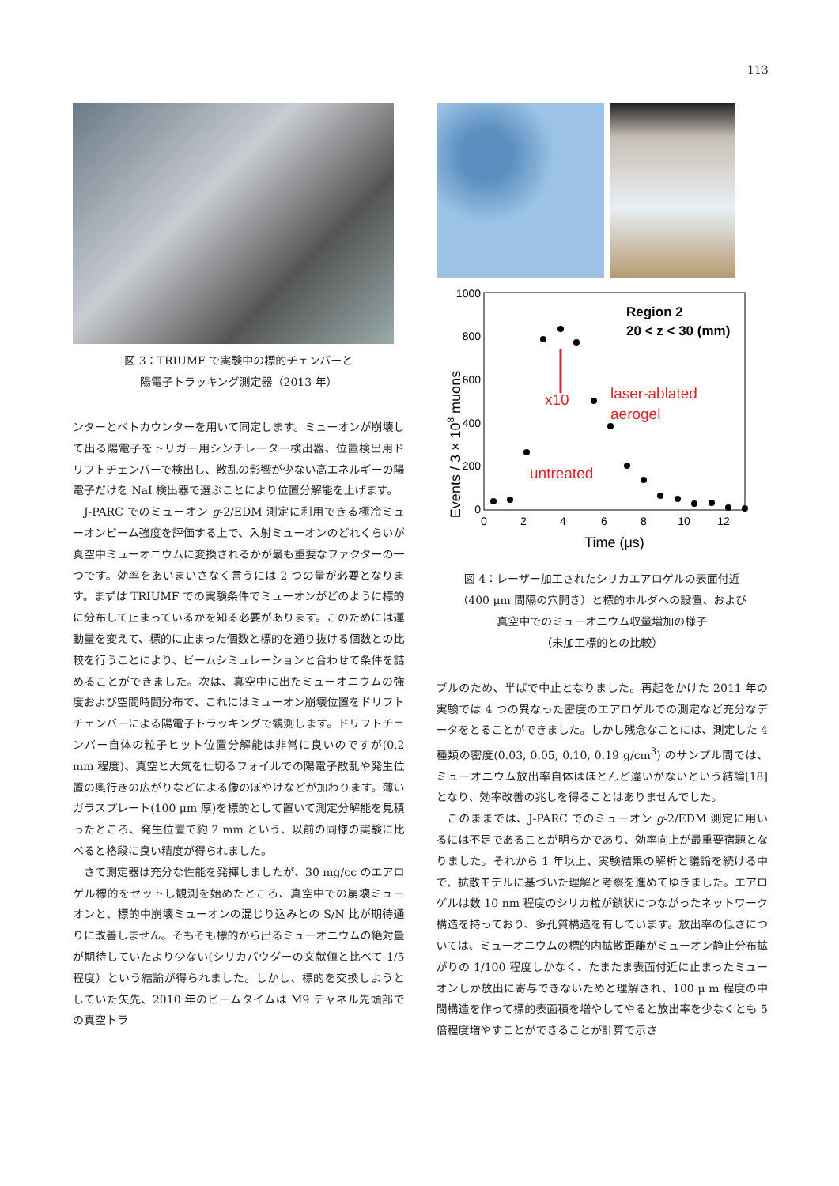113
図 3：TRIUMF で実験中の標的チェンバーと
陽電子トラッキング測定器（2013 年）
ンターとベトカウンターを用いて同定します。ミューオンが崩壊して出る陽電子をトリガー用シンチレーター検出器、位置検出用ドリフトチェンバーで検出し、散乱の影響が少ない高エネルギーの陽電子だけを NaI 検出器で選ぶことにより位置分解能を上げます。
J-PARC でのミューオン g-2/EDM 測定に利用できる極冷ミューオンビーム強度を評価する上で、入射ミューオンのどれくらいが真空中ミューオニウムに変換されるかが最も重要なファクターの一つです。効率をあいまいさなく言うには 2 つの量が必要となります。まずは TRIUMF での実験条件でミューオンがどのように標的に分布して止まっているかを知る必要があります。このためには運動量を変えて、標的に止まった個数と標的を通り抜ける個数との比較を行うことにより、ビームシミュレーションと合わせて条件を詰めることができました。次は、真空中に出たミューオニウムの強度および空間時間分布で、これにはミューオン崩壊位置をドリフトチェンバーによる陽電子トラッキングで観測します。ドリフトチェンバー自体の粒子ヒット位置分解能は非常に良いのですが(0.2 mm 程度)、真空と大気を仕切るフォイルでの陽電子散乱や発生位置の奥行きの広がりなどによる像のぼやけなどが加わります。薄いガラスプレート(100 μm 厚)を標的として置いて測定分解能を見積ったところ、発生位置で約 2 mm という、以前の同様の実験に比べると格段に良い精度が得られました。
さて測定器は充分な性能を発揮しましたが、30 mg/cc のエアロゲル標的をセットし観測を始めたところ、真空中での崩壊ミューオンと、標的中崩壊ミューオンの混じり込みとの S/N 比が期待通りに改善しません。そもそも標的から出るミューオニウムの絶対量が期待していたより少ない(シリカパウダーの文献値と比べて 1/5 程度）という結論が得られました。しかし、標的を交換しようとしていた矢先、2010 年のビームタイムは M9 チャネル先頭部での真空トラ
1000
800
600
400
200
0
0
2
4
6
8
10
12
Time (μs)
Events / 3 × 108 muons
Region 2
20 < z < 30 (mm)
x10
laser-ablated
aerogel
untreated
図 4：レーザー加工されたシリカエアロゲルの表面付近
（400 μm 間隔の穴開き）と標的ホルダへの設置、および
真空中でのミューオニウム収量増加の様子
（未加工標的との比較）
ブルのため、半ばで中止となりました。再起をかけた 2011 年の実験では 4 つの異なった密度のエアロゲルでの測定など充分なデータをとることができました。しかし残念なことには、測定した 4 種類の密度(0.03, 0.05, 0.10, 0.19 g/cm<sup>3</sup>) のサンプル間では、ミューオニウム放出率自体はほとんど違いがないという結論[18]となり、効率改善の兆しを得ることはありませんでした。
このままでは、J-PARC でのミューオン g-2/EDM 測定に用いるには不足であることが明らかであり、効率向上が最重要宿題となりました。それから 1 年以上、実験結果の解析と議論を続ける中で、拡散モデルに基づいた理解と考察を進めてゆきました。エアロゲルは数 10 nm 程度のシリカ粒が鎖状につながったネットワーク構造を持っており、多孔質構造を有しています。放出率の低さについては、ミューオニウムの標的内拡散距離がミューオン静止分布拡がりの 1/100 程度しかなく、たまたま表面付近に止まったミューオンしか放出に寄与できないためと理解され、100 μ m 程度の中間構造を作って標的表面積を増やしてやると放出率を少なくとも 5 倍程度増やすことができることが計算で示さ